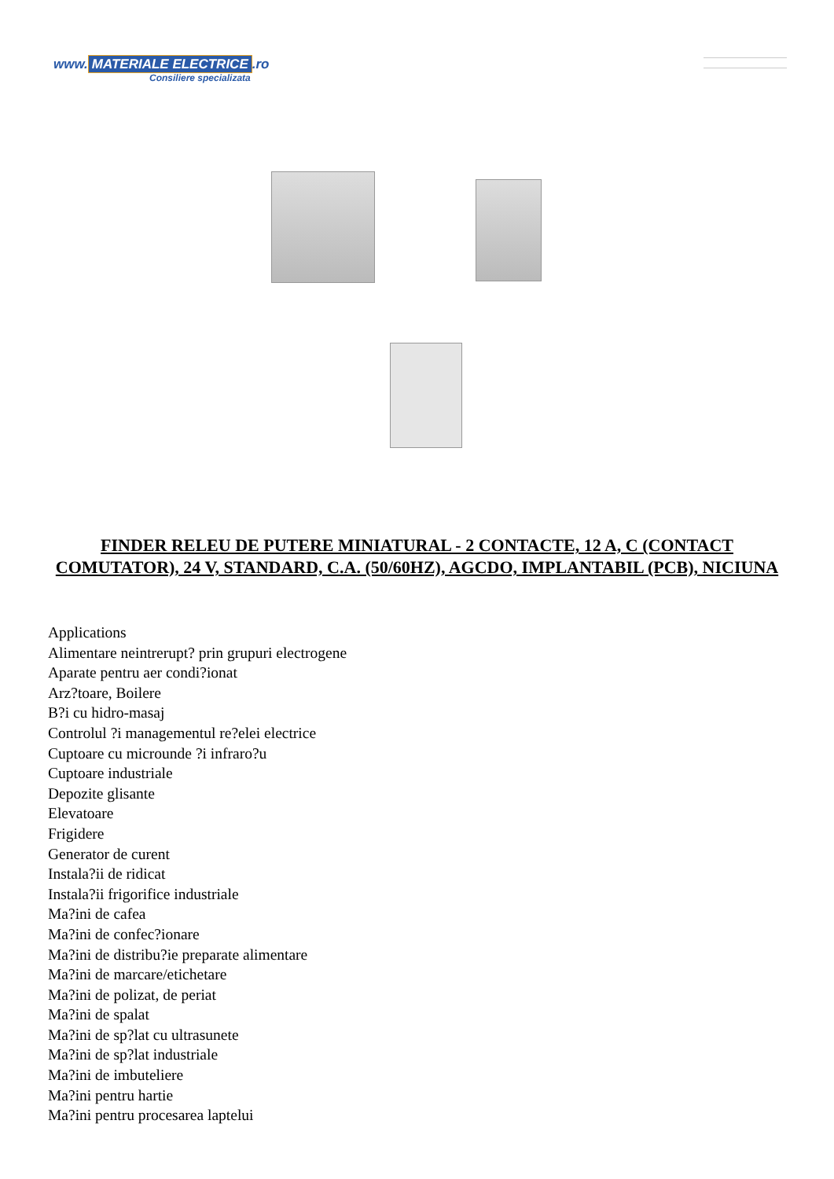www. MATERIALE ELECTRICE.ro
Consiliere specializata
FINDER RELEU DE PUTERE MINIATURAL - 2 CONTACTE, 12 A, C (CONTACT COMUTATOR), 24 V, STANDARD, C.A. (50/60HZ), AGCDO, IMPLANTABIL (PCB), NICIUNA
Applications
Alimentare neintrerupt? prin grupuri electrogene
Aparate pentru aer condi?ionat
Arz?toare, Boilere
B?i cu hidro-masaj
Controlul ?i managementul re?elei electrice
Cuptoare cu microunde ?i infraro?u
Cuptoare industriale
Depozite glisante
Elevatoare
Frigidere
Generator de curent
Instala?ii de ridicat
Instala?ii frigorifice industriale
Ma?ini de cafea
Ma?ini de confec?ionare
Ma?ini de distribu?ie preparate alimentare
Ma?ini de marcare/etichetare
Ma?ini de polizat, de periat
Ma?ini de spalat
Ma?ini de sp?lat cu ultrasunete
Ma?ini de sp?lat industriale
Ma?ini de imbuteliere
Ma?ini pentru hartie
Ma?ini pentru procesarea laptelui